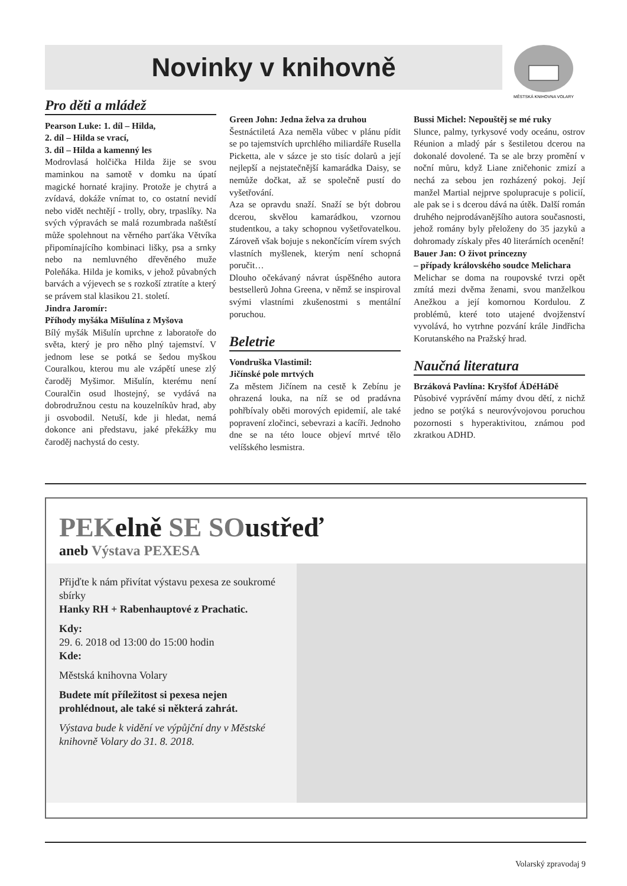Novinky v knihovně
MĚSTSKÁ KNIHOVNA VOLARY
Pro děti a mládež
Pearson Luke: 1. díl – Hilda,
2. díl – Hilda se vrací,
3. díl – Hilda a kamenný les
Modrovlasá holčička Hilda žije se svou maminkou na samotě v domku na úpatí magické hornaté krajiny. Protože je chytrá a zvídavá, dokáže vnímat to, co ostatní nevidí nebo vidět nechtějí - trolly, obry, trpaslíky. Na svých výpravách se malá rozumbrada naštěstí může spolehnout na věrného parťáka Větvíka připomínajícího kombinaci lišky, psa a srnky nebo na nemluvného dřevěného muže Poleňáka. Hilda je komiks, v jehož půvabných barvách a výjevech se s rozkoší ztratíte a který se právem stal klasikou 21. století.
Jindra Jaromír:
Příhody myšáka Mišulína z Myšova
Bílý myšák Mišulín uprchne z laboratoře do světa, který je pro něho plný tajemství. V jednom lese se potká se šedou myškou Couralkou, kterou mu ale vzápětí unese zlý čaroděj Myšimor. Mišulín, kterému není Couralčin osud lhostejný, se vydává na dobrodružnou cestu na kouzelníkův hrad, aby ji osvobodil. Netuší, kde ji hledat, nemá dokonce ani představu, jaké překážky mu čaroděj nachystá do cesty.
Green John: Jedna želva za druhou
Šestnáctiletá Aza neměla vůbec v plánu pídit se po tajemstvích uprchlého miliardáře Rusella Picketta, ale v sázce je sto tisíc dolarů a její nejlepší a nejstatečnější kamarádka Daisy, se nemůže dočkat, až se společně pustí do vyšetřování.
Aza se opravdu snaží. Snaží se být dobrou dcerou, skvělou kamarádkou, vzornou studentkou, a taky schopnou vyšetřovatelkou. Zároveň však bojuje s nekončícím vírem svých vlastních myšlenek, kterým není schopná poručit…
Dlouho očekávaný návrat úspěšného autora bestsellerů Johna Greena, v němž se inspiroval svými vlastními zkušenostmi s mentální poruchou.
Beletrie
Vondruška Vlastimil:
Jičínské pole mrtvých
Za městem Jičínem na cestě k Zebínu je ohrazená louka, na níž se od pradávna pohřbívaly oběti morových epidemií, ale také popravení zločinci, sebevrazi a kacíři. Jednoho dne se na této louce objeví mrtvé tělo velíšského lesmistra.
Bussi Michel: Nepouštěj se mé ruky
Slunce, palmy, tyrkysové vody oceánu, ostrov Réunion a mladý pár s šestiletou dcerou na dokonalé dovolené. Ta se ale brzy promění v noční můru, když Liane zničehonic zmizí a nechá za sebou jen rozházený pokoj. Její manžel Martial nejprve spolupracuje s policií, ale pak se i s dcerou dává na útěk. Další román druhého nejprodávanějšího autora současnosti, jehož romány byly přeloženy do 35 jazyků a dohromady získaly přes 40 literárních ocenění!
Bauer Jan: O život princezny
– případy královského soudce Melichara
Melichar se doma na roupovské tvrzi opět zmítá mezi dvěma ženami, svou manželkou Anežkou a její komornou Kordulou. Z problémů, které toto utajené dvojženství vyvolává, ho vytrhne pozvání krále Jindřicha Korutanského na Pražský hrad.
Naučná literatura
Brzáková Pavlína: Kryšfof ÁDéHáDě
Působivé vyprávění mámy dvou dětí, z nichž jedno se potýká s neurovývojovou poruchou pozornosti s hyperaktivitou, známou pod zkratkou ADHD.
PEKelně SE SOustřeď
aneb Výstava PEXESA
Přijďte k nám přivítat výstavu pexesa ze soukromé sbírky
Hanky RH + Rabenhauptové z Prachatic.
Kdy:
29. 6. 2018 od 13:00 do 15:00 hodin
Kde:
Městská knihovna Volary
Budete mít příležitost si pexesa nejen prohlédnout, ale také si některá zahrát.
Výstava bude k vidění ve výpůjční dny v Městské knihovně Volary do 31. 8. 2018.
Volarský zpravodaj 9